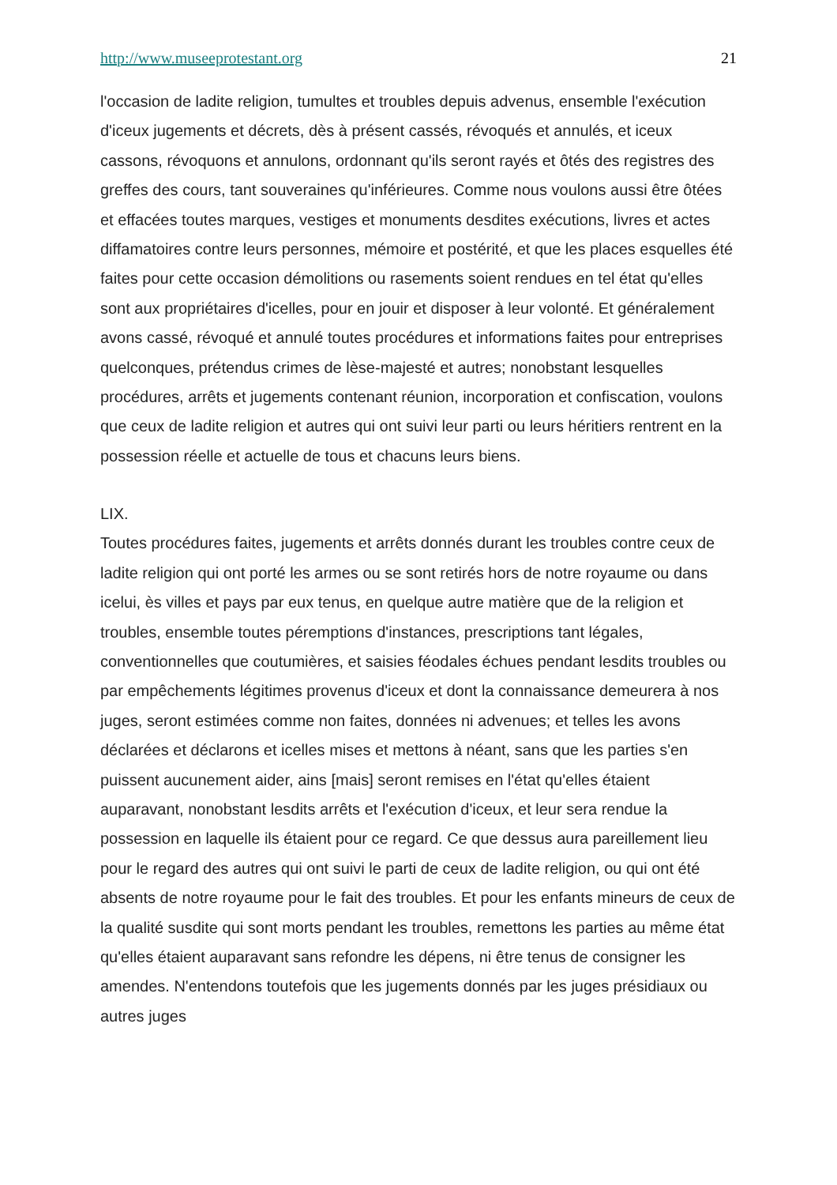http://www.museeprotestant.org 21
l'occasion de ladite religion, tumultes et troubles depuis advenus, ensemble l'exécution d'iceux jugements et décrets, dès à présent cassés, révoqués et annulés, et iceux cassons, révoquons et annulons, ordonnant qu'ils seront rayés et ôtés des registres des greffes des cours, tant souveraines qu'inférieures. Comme nous voulons aussi être ôtées et effacées toutes marques, vestiges et monuments desdites exécutions, livres et actes diffamatoires contre leurs personnes, mémoire et postérité, et que les places esquelles été faites pour cette occasion démolitions ou rasements soient rendues en tel état qu'elles sont aux propriétaires d'icelles, pour en jouir et disposer à leur volonté. Et généralement avons cassé, révoqué et annulé toutes procédures et informations faites pour entreprises quelconques, prétendus crimes de lèse-majesté et autres; nonobstant lesquelles procédures, arrêts et jugements contenant réunion, incorporation et confiscation, voulons que ceux de ladite religion et autres qui ont suivi leur parti ou leurs héritiers rentrent en la possession réelle et actuelle de tous et chacuns leurs biens.
LIX.
Toutes procédures faites, jugements et arrêts donnés durant les troubles contre ceux de ladite religion qui ont porté les armes ou se sont retirés hors de notre royaume ou dans icelui, ès villes et pays par eux tenus, en quelque autre matière que de la religion et troubles, ensemble toutes péremptions d'instances, prescriptions tant légales, conventionnelles que coutumières, et saisies féodales échues pendant lesdits troubles ou par empêchements légitimes provenus d'iceux et dont la connaissance demeurera à nos juges, seront estimées comme non faites, données ni advenues; et telles les avons déclarées et déclarons et icelles mises et mettons à néant, sans que les parties s'en puissent aucunement aider, ains [mais] seront remises en l'état qu'elles étaient auparavant, nonobstant lesdits arrêts et l'exécution d'iceux, et leur sera rendue la possession en laquelle ils étaient pour ce regard. Ce que dessus aura pareillement lieu pour le regard des autres qui ont suivi le parti de ceux de ladite religion, ou qui ont été absents de notre royaume pour le fait des troubles. Et pour les enfants mineurs de ceux de la qualité susdite qui sont morts pendant les troubles, remettons les parties au même état qu'elles étaient auparavant sans refondre les dépens, ni être tenus de consigner les amendes. N'entendons toutefois que les jugements donnés par les juges présidiaux ou autres juges